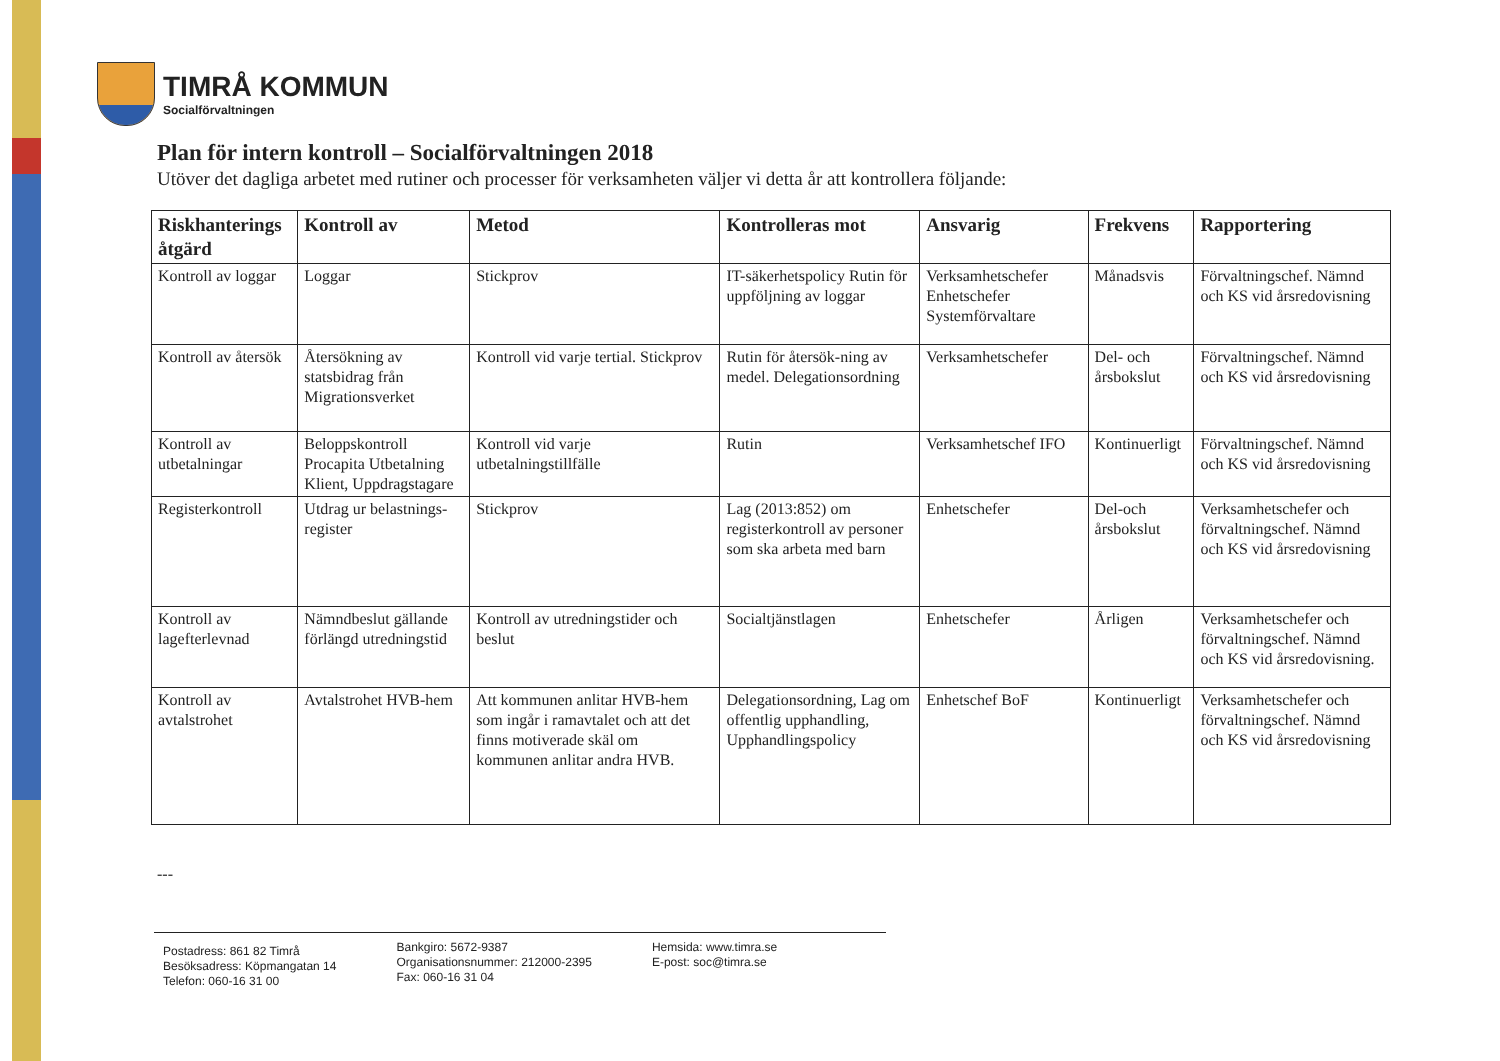TIMRÅ KOMMUN
Socialförvaltningen
Plan för intern kontroll – Socialförvaltningen 2018
Utöver det dagliga arbetet med rutiner och processer för verksamheten väljer vi detta år att kontrollera följande:
| Riskhanterings åtgärd | Kontroll av | Metod | Kontrolleras mot | Ansvarig | Frekvens | Rapportering |
| --- | --- | --- | --- | --- | --- | --- |
| Kontroll av loggar | Loggar | Stickprov | IT-säkerhetspolicy Rutin för uppföljning av loggar | Verksamhetschefer Enhetschefer Systemförvaltare | Månadsvis | Förvaltningschef. Nämnd och KS vid årsredovisning |
| Kontroll av återsök | Återsökning av statsbidrag från Migrationsverket | Kontroll vid varje tertial. Stickprov | Rutin för återsök-ning av medel. Delegationsordning | Verksamhetschefer | Del- och årsbokslut | Förvaltningschef. Nämnd och KS vid årsredovisning |
| Kontroll av utbetalningar | Beloppskontroll Procapita Utbetalning Klient, Uppdragstagare | Kontroll vid varje utbetalningstillfälle | Rutin | Verksamhetschef IFO | Kontinuerligt | Förvaltningschef. Nämnd och KS vid årsredovisning |
| Registerkontroll | Utdrag ur belastnings-register | Stickprov | Lag (2013:852) om registerkontroll av personer som ska arbeta med barn | Enhetschefer | Del-och årsbokslut | Verksamhetschefer och förvaltningschef. Nämnd och KS vid årsredovisning |
| Kontroll av lagefterlevnad | Nämndbeslut gällande förlängd utredningstid | Kontroll av utredningstider och beslut | Socialtjänstlagen | Enhetschefer | Årligen | Verksamhetschefer och förvaltningschef. Nämnd och KS vid årsredovisning. |
| Kontroll av avtalstrohet | Avtalstrohet HVB-hem | Att kommunen anlitar HVB-hem som ingår i ramavtalet och att det finns motiverade skäl om kommunen anlitar andra HVB. | Delegationsordning, Lag om offentlig upphandling, Upphandlingspolicy | Enhetschef BoF | Kontinuerligt | Verksamhetschefer och förvaltningschef. Nämnd och KS vid årsredovisning |
---
Postadress: 861 82 Timrå
Besöksadress: Köpmangatan 14
Telefon: 060-16 31 00
Bankgiro: 5672-9387
Organisationsnummer: 212000-2395
Fax: 060-16 31 04
Hemsida: www.timra.se
E-post: soc@timra.se